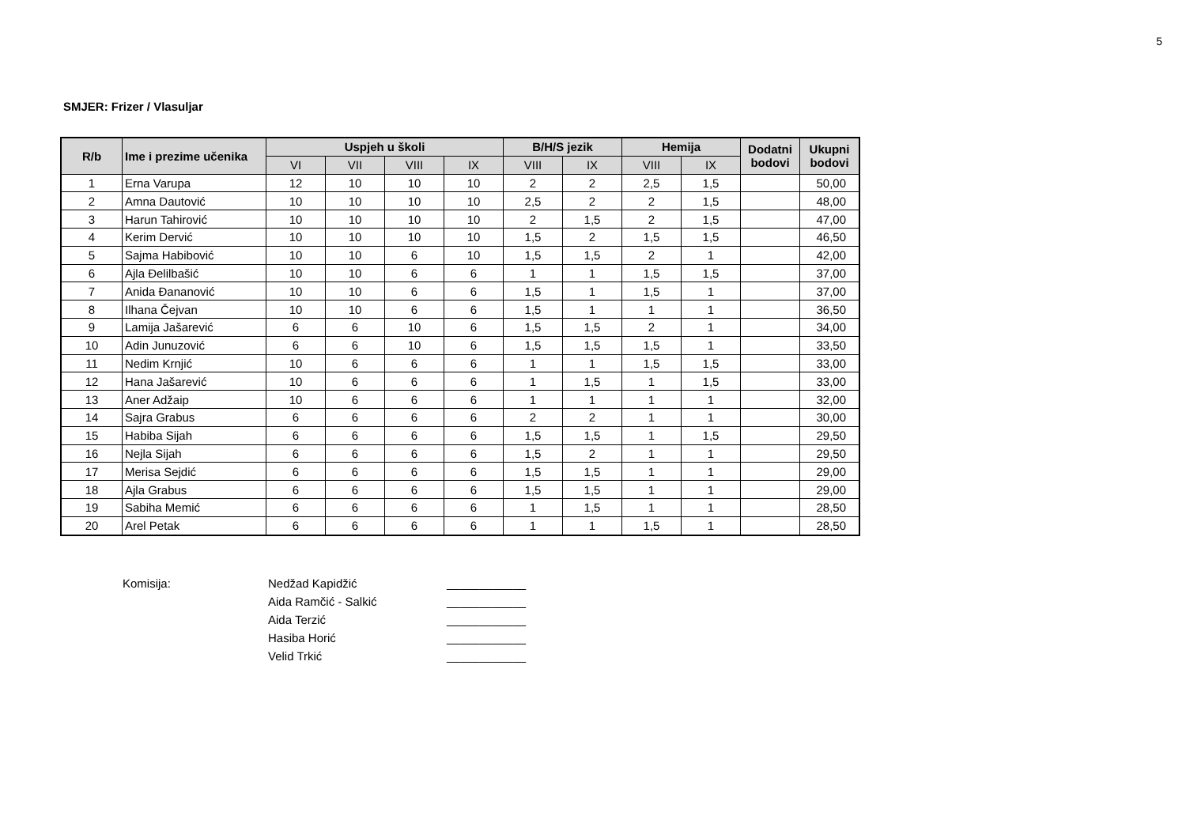5
SMJER: Frizer / Vlasuljar
| R/b | Ime i prezime učenika | Uspjeh u školi | | | | B/H/S jezik | | Hemija | | Dodatni bodovi | Ukupni bodovi |
| --- | --- | --- | --- | --- | --- | --- | --- | --- | --- | --- | --- |
| | | VI | VII | VIII | IX | VIII | IX | VIII | IX | | |
| 1 | Erna Varupa | 12 | 10 | 10 | 10 | 2 | 2 | 2,5 | 1,5 | | 50,00 |
| 2 | Amna Dautović | 10 | 10 | 10 | 10 | 2,5 | 2 | 2 | 1,5 | | 48,00 |
| 3 | Harun Tahirović | 10 | 10 | 10 | 10 | 2 | 1,5 | 2 | 1,5 | | 47,00 |
| 4 | Kerim Dervić | 10 | 10 | 10 | 10 | 1,5 | 2 | 1,5 | 1,5 | | 46,50 |
| 5 | Sajma Habibović | 10 | 10 | 6 | 10 | 1,5 | 1,5 | 2 | 1 | | 42,00 |
| 6 | Ajla Đelilbašić | 10 | 10 | 6 | 6 | 1 | 1 | 1,5 | 1,5 | | 37,00 |
| 7 | Anida Đananović | 10 | 10 | 6 | 6 | 1,5 | 1 | 1,5 | 1 | | 37,00 |
| 8 | Ilhana Čejvan | 10 | 10 | 6 | 6 | 1,5 | 1 | 1 | 1 | | 36,50 |
| 9 | Lamija Jašarević | 6 | 6 | 10 | 6 | 1,5 | 1,5 | 2 | 1 | | 34,00 |
| 10 | Adin Junuzović | 6 | 6 | 10 | 6 | 1,5 | 1,5 | 1,5 | 1 | | 33,50 |
| 11 | Nedim Krnjić | 10 | 6 | 6 | 6 | 1 | 1 | 1,5 | 1,5 | | 33,00 |
| 12 | Hana Jašarević | 10 | 6 | 6 | 6 | 1 | 1,5 | 1 | 1,5 | | 33,00 |
| 13 | Aner Adžaip | 10 | 6 | 6 | 6 | 1 | 1 | 1 | 1 | | 32,00 |
| 14 | Sajra Grabus | 6 | 6 | 6 | 6 | 2 | 2 | 1 | 1 | | 30,00 |
| 15 | Habiba Sijah | 6 | 6 | 6 | 6 | 1,5 | 1,5 | 1 | 1,5 | | 29,50 |
| 16 | Nejla Sijah | 6 | 6 | 6 | 6 | 1,5 | 2 | 1 | 1 | | 29,50 |
| 17 | Merisa Sejdić | 6 | 6 | 6 | 6 | 1,5 | 1,5 | 1 | 1 | | 29,00 |
| 18 | Ajla Grabus | 6 | 6 | 6 | 6 | 1,5 | 1,5 | 1 | 1 | | 29,00 |
| 19 | Sabiha Memić | 6 | 6 | 6 | 6 | 1 | 1,5 | 1 | 1 | | 28,50 |
| 20 | Arel Petak | 6 | 6 | 6 | 6 | 1 | 1 | 1,5 | 1 | | 28,50 |
Komisija: Nedžad Kapidžić
Aida Ramčić - Salkić
Aida Terzić
Hasiba Horić
Velid Trkić
____________
____________
____________
____________
____________